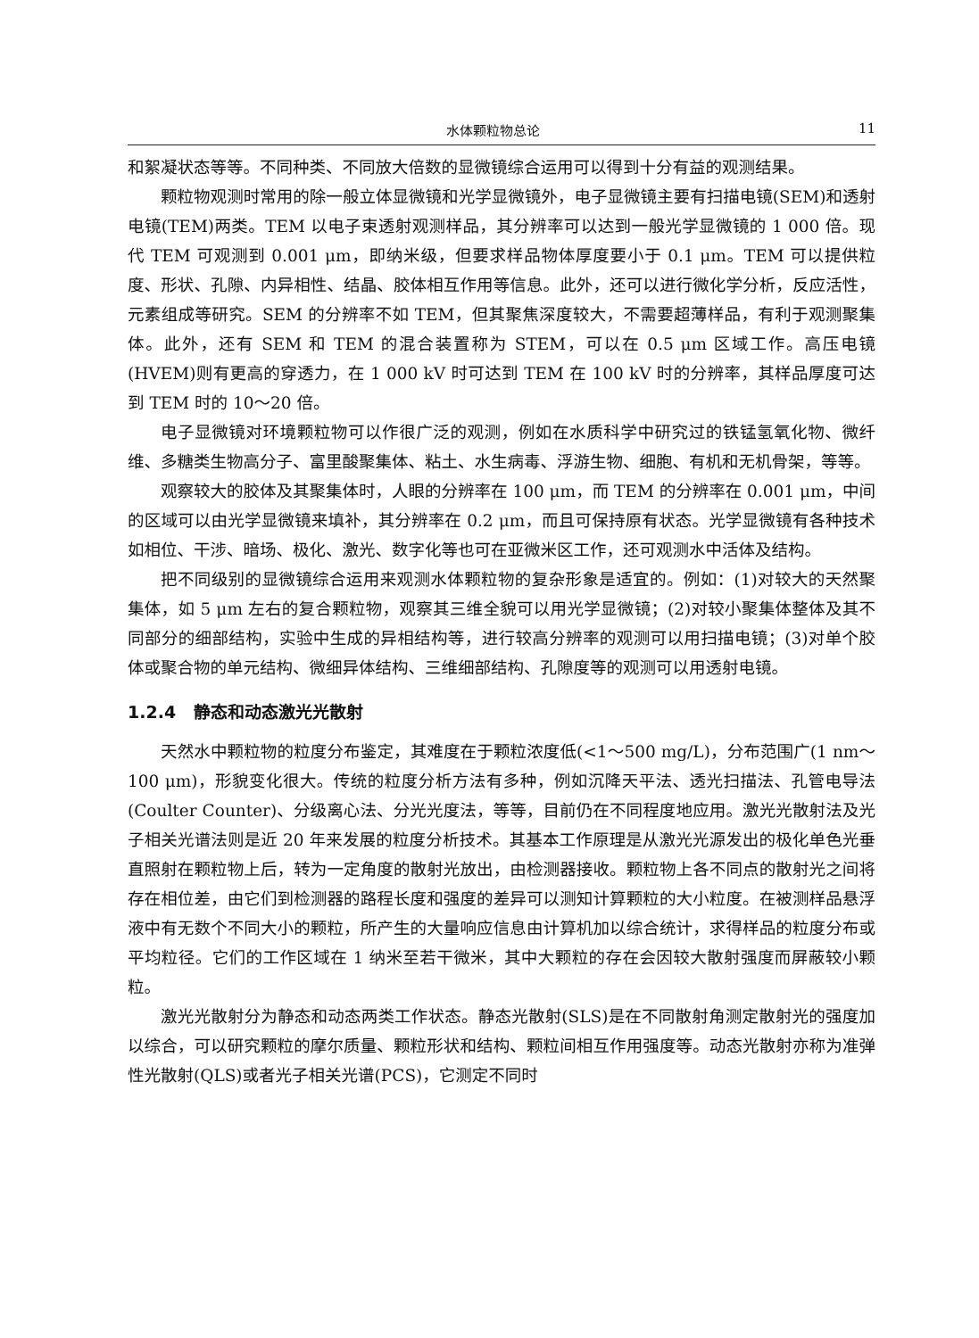水体颗粒物总论 11
和絮凝状态等等。不同种类、不同放大倍数的显微镜综合运用可以得到十分有益的观测结果。
颗粒物观测时常用的除一般立体显微镜和光学显微镜外，电子显微镜主要有扫描电镜(SEM)和透射电镜(TEM)两类。TEM 以电子束透射观测样品，其分辨率可以达到一般光学显微镜的 1 000 倍。现代 TEM 可观测到 0.001 μm，即纳米级，但要求样品物体厚度要小于 0.1 μm。TEM 可以提供粒度、形状、孔隙、内异相性、结晶、胶体相互作用等信息。此外，还可以进行微化学分析，反应活性，元素组成等研究。SEM 的分辨率不如 TEM，但其聚焦深度较大，不需要超薄样品，有利于观测聚集体。此外，还有 SEM 和 TEM 的混合装置称为 STEM，可以在 0.5 μm 区域工作。高压电镜(HVEM)则有更高的穿透力，在 1 000 kV 时可达到 TEM 在 100 kV 时的分辨率，其样品厚度可达到 TEM 时的 10～20 倍。
电子显微镜对环境颗粒物可以作很广泛的观测，例如在水质科学中研究过的铁锰氢氧化物、微纤维、多糖类生物高分子、富里酸聚集体、粘土、水生病毒、浮游生物、细胞、有机和无机骨架，等等。
观察较大的胶体及其聚集体时，人眼的分辨率在 100 μm，而 TEM 的分辨率在 0.001 μm，中间的区域可以由光学显微镜来填补，其分辨率在 0.2 μm，而且可保持原有状态。光学显微镜有各种技术如相位、干涉、暗场、极化、激光、数字化等也可在亚微米区工作，还可观测水中活体及结构。
把不同级别的显微镜综合运用来观测水体颗粒物的复杂形象是适宜的。例如：(1)对较大的天然聚集体，如 5 μm 左右的复合颗粒物，观察其三维全貌可以用光学显微镜；(2)对较小聚集体整体及其不同部分的细部结构，实验中生成的异相结构等，进行较高分辨率的观测可以用扫描电镜；(3)对单个胶体或聚合物的单元结构、微细异体结构、三维细部结构、孔隙度等的观测可以用透射电镜。
1.2.4 静态和动态激光光散射
天然水中颗粒物的粒度分布鉴定，其难度在于颗粒浓度低(<1～500 mg/L)，分布范围广(1 nm～100 μm)，形貌变化很大。传统的粒度分析方法有多种，例如沉降天平法、透光扫描法、孔管电导法(Coulter Counter)、分级离心法、分光光度法，等等，目前仍在不同程度地应用。激光光散射法及光子相关光谱法则是近 20 年来发展的粒度分析技术。其基本工作原理是从激光光源发出的极化单色光垂直照射在颗粒物上后，转为一定角度的散射光放出，由检测器接收。颗粒物上各不同点的散射光之间将存在相位差，由它们到检测器的路程长度和强度的差异可以测知计算颗粒的大小粒度。在被测样品悬浮液中有无数个不同大小的颗粒，所产生的大量响应信息由计算机加以综合统计，求得样品的粒度分布或平均粒径。它们的工作区域在 1 纳米至若干微米，其中大颗粒的存在会因较大散射强度而屏蔽较小颗粒。
激光光散射分为静态和动态两类工作状态。静态光散射(SLS)是在不同散射角测定散射光的强度加以综合，可以研究颗粒的摩尔质量、颗粒形状和结构、颗粒间相互作用强度等。动态光散射亦称为准弹性光散射(QLS)或者光子相关光谱(PCS)，它测定不同时